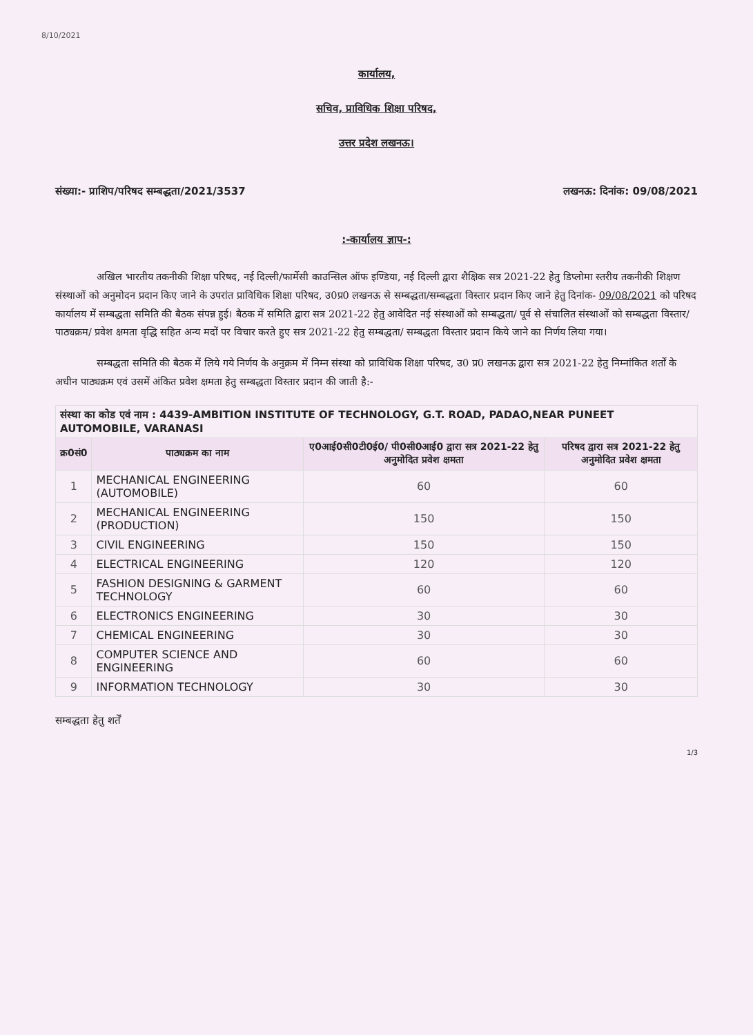8/10/2021
कार्यालय,
सचिव, प्राविधिक शिक्षा परिषद,
उत्तर प्रदेश लखनऊ।
संख्या:- प्राशिप/परिषद सम्बद्धता/2021/3537 लखनऊ: दिनांक: 09/08/2021
:-कार्यालय ज्ञाप-:
अखिल भारतीय तकनीकी शिक्षा परिषद, नई दिल्ली/फार्मेसी काउन्सिल ऑफ इण्डिया, नई दिल्ली द्वारा शैक्षिक सत्र 2021-22 हेतु डिप्लोमा स्तरीय तकनीकी शिक्षण संस्थाओं को अनुमोदन प्रदान किए जाने के उपरांत प्राविधिक शिक्षा परिषद, उ0प्र0 लखनऊ से सम्बद्धता/सम्बद्धता विस्तार प्रदान किए जाने हेतु दिनांक- 09/08/2021 को परिषद कार्यालय में सम्बद्धता समिति की बैठक संपन्न हुई। बैठक में समिति द्वारा सत्र 2021-22 हेतु आवेदित नई संस्थाओं को सम्बद्धता/ पूर्व से संचालित संस्थाओं को सम्बद्धता विस्तार/ पाठ्यक्रम/ प्रवेश क्षमता वृद्धि सहित अन्य मदों पर विचार करते हुए सत्र 2021-22 हेतु सम्बद्धता/ सम्बद्धता विस्तार प्रदान किये जाने का निर्णय लिया गया।
सम्बद्धता समिति की बैठक में लिये गये निर्णय के अनुक्रम में निम्न संस्था को प्राविधिक शिक्षा परिषद, उ0 प्र0 लखनऊ द्वारा सत्र 2021-22 हेतु निम्नांकित शर्तों के अधीन पाठ्यक्रम एवं उसमें अंकित प्रवेश क्षमता हेतु सम्बद्धता विस्तार प्रदान की जाती है:-
| संस्था का कोड एवं नाम : 4439-AMBITION INSTITUTE OF TECHNOLOGY, G.T. ROAD, PADAO,NEAR PUNEET AUTOMOBILE, VARANASI | | | |
| --- | --- | --- | --- |
| क्र0सं0 | पाठ्यक्रम का नाम | ए0आई0सी0टी0ई0/ पी0सी0आई0 द्वारा सत्र 2021-22 हेतु अनुमोदित प्रवेश क्षमता | परिषद द्वारा सत्र 2021-22 हेतु अनुमोदित प्रवेश क्षमता |
| 1 | MECHANICAL ENGINEERING (AUTOMOBILE) | 60 | 60 |
| 2 | MECHANICAL ENGINEERING (PRODUCTION) | 150 | 150 |
| 3 | CIVIL ENGINEERING | 150 | 150 |
| 4 | ELECTRICAL ENGINEERING | 120 | 120 |
| 5 | FASHION DESIGNING & GARMENT TECHNOLOGY | 60 | 60 |
| 6 | ELECTRONICS ENGINEERING | 30 | 30 |
| 7 | CHEMICAL ENGINEERING | 30 | 30 |
| 8 | COMPUTER SCIENCE AND ENGINEERING | 60 | 60 |
| 9 | INFORMATION TECHNOLOGY | 30 | 30 |
सम्बद्धता हेतु शर्तें
1/3